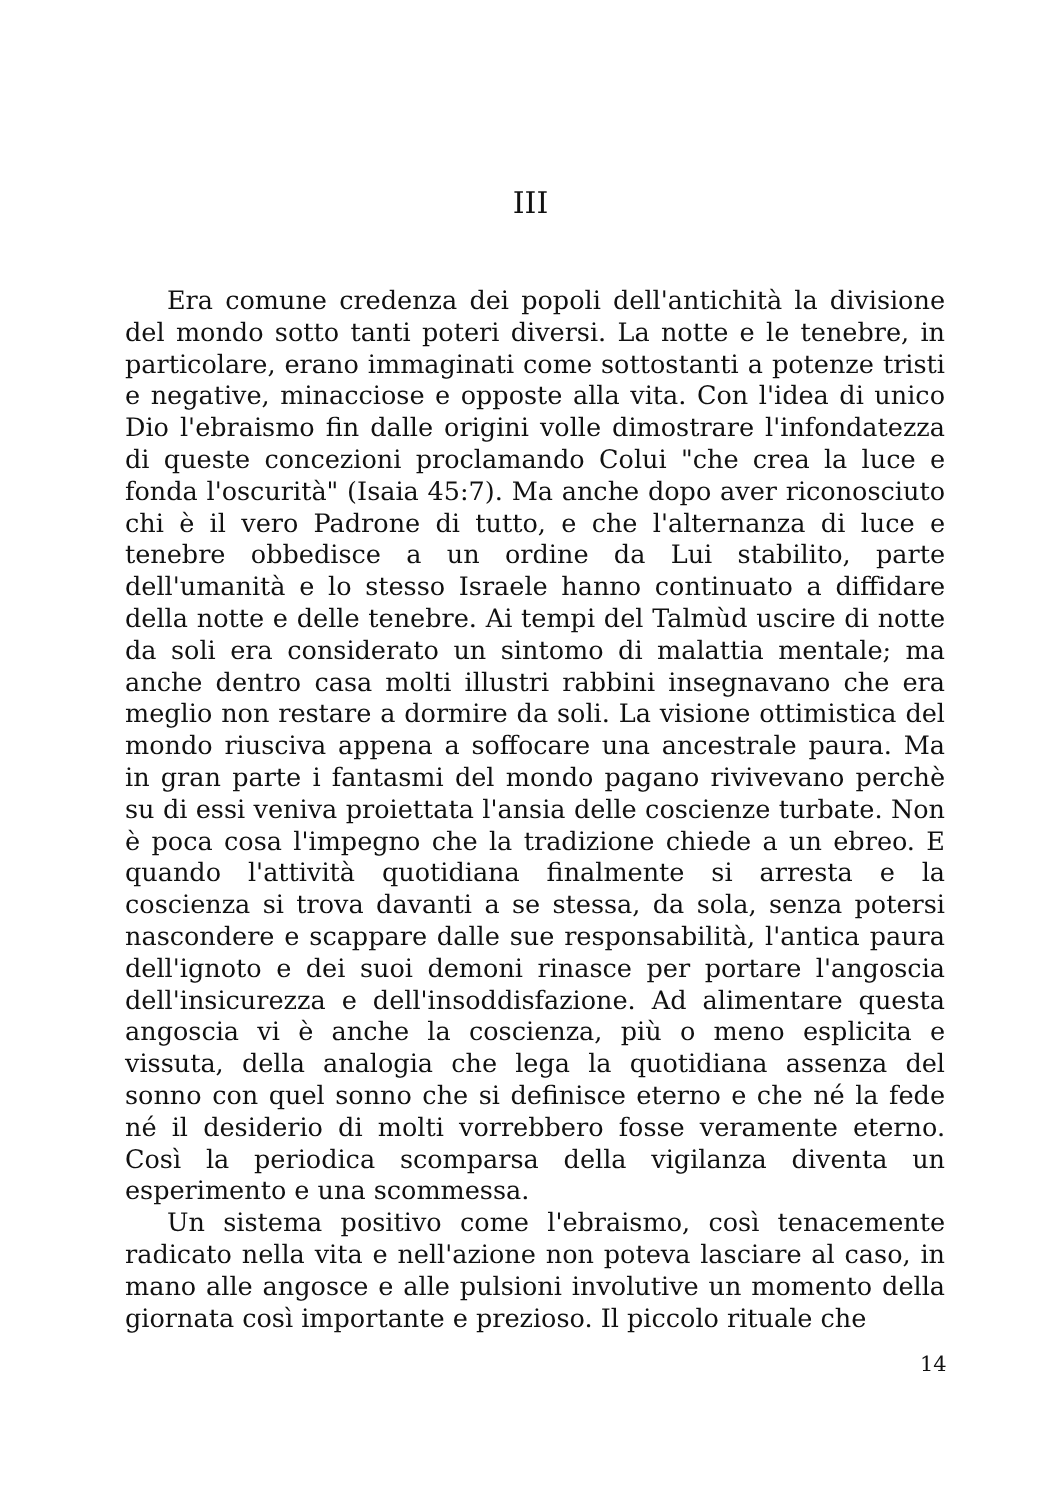III
Era comune credenza dei popoli dell'antichità la divisione del mondo sotto tanti poteri diversi. La notte e le tenebre, in particolare, erano immaginati come sottostanti a potenze tristi e negative, minacciose e opposte alla vita. Con l'idea di unico Dio l'ebraismo fin dalle origini volle dimostrare l'infondatezza di queste concezioni proclamando Colui "che crea la luce e fonda l'oscurità" (Isaia 45:7). Ma anche dopo aver riconosciuto chi è il vero Padrone di tutto, e che l'alternanza di luce e tenebre obbedisce a un ordine da Lui stabilito, parte dell'umanità e lo stesso Israele hanno continuato a diffidare della notte e delle tenebre. Ai tempi del Talmùd uscire di notte da soli era considerato un sintomo di malattia mentale; ma anche dentro casa molti illustri rabbini insegnavano che era meglio non restare a dormire da soli. La visione ottimistica del mondo riusciva appena a soffocare una ancestrale paura. Ma in gran parte i fantasmi del mondo pagano rivivevano perchè su di essi veniva proiettata l'ansia delle coscienze turbate. Non è poca cosa l'impegno che la tradizione chiede a un ebreo. E quando l'attività quotidiana finalmente si arresta e la coscienza si trova davanti a se stessa, da sola, senza potersi nascondere e scappare dalle sue responsabilità, l'antica paura dell'ignoto e dei suoi demoni rinasce per portare l'angoscia dell'insicurezza e dell'insoddisfazione. Ad alimentare questa angoscia vi è anche la coscienza, più o meno esplicita e vissuta, della analogia che lega la quotidiana assenza del sonno con quel sonno che si definisce eterno e che né la fede né il desiderio di molti vorrebbero fosse veramente eterno. Così la periodica scomparsa della vigilanza diventa un esperimento e una scommessa.
Un sistema positivo come l'ebraismo, così tenacemente radicato nella vita e nell'azione non poteva lasciare al caso, in mano alle angosce e alle pulsioni involutive un momento della giornata così importante e prezioso. Il piccolo rituale che
14